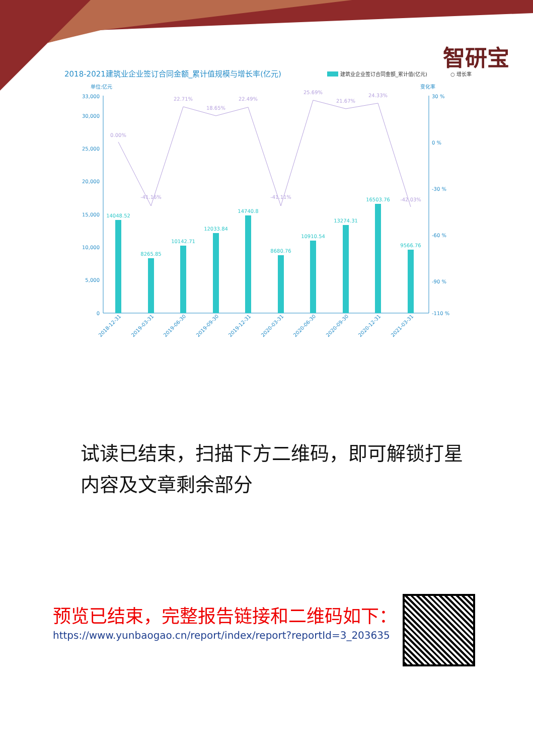智研宝
2018-2021建筑业企业签订合同金额_累计值规模与增长率(亿元)
建筑业企业签订合同金额_累计值(亿元)
○ 增长率
单位:亿元
变化率
33,000
30,000
25,000
20,000
15,000
10,000
5,000
0
30 %
0 %
-30 %
-60 %
-90 %
-110 %
14048.52
8265.85
10142.71
12033.84
14740.8
8680.76
10910.54
13274.31
16503.76
9566.76
0.00%
-41.16%
22.71%
18.65%
22.49%
-41.11%
25.69%
21.67%
24.33%
-42.03%
2018-12-31
2019-03-31
2019-06-30
2019-09-30
2019-12-31
2020-03-31
2020-06-30
2020-09-30
2020-12-31
2021-03-31
试读已结束，扫描下方二维码，即可解锁打星内容及文章剩余部分
预览已结束，完整报告链接和二维码如下：
https://www.yunbaogao.cn/report/index/report?reportId=3_203635